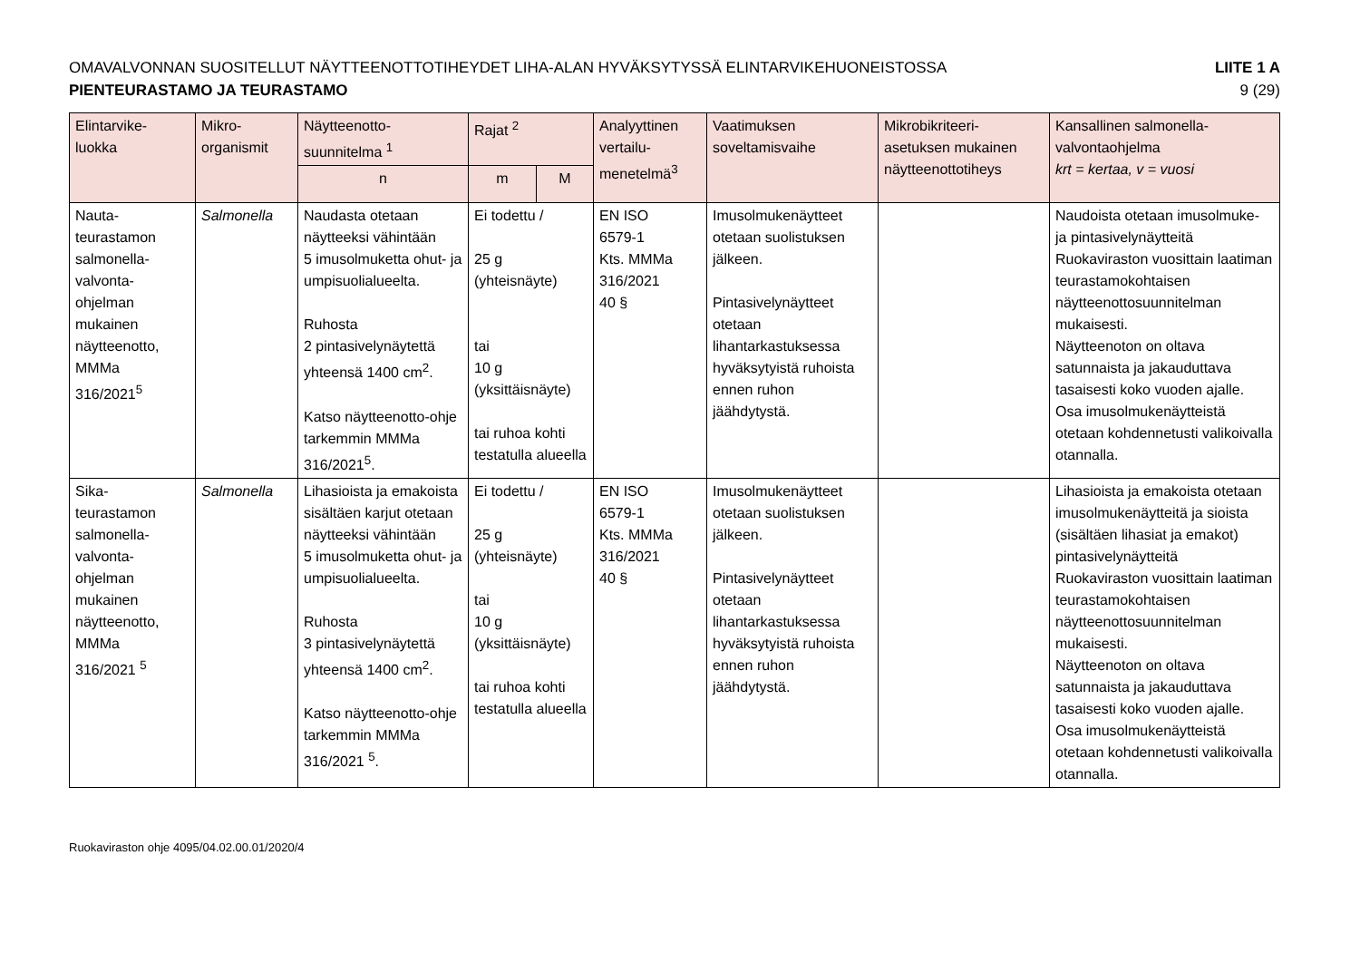OMAVALVONNAN SUOSITELLUT NÄYTTEENOTTOTIHEYDET LIHA-ALAN HYVÄKSYTYSSÄ ELINTARVIKEHUONEISTOSSA
LIITE 1 A
PIENTEURASTAMO JA TEURASTAMO 9 (29)
| Elintarvike- luokka | Mikro- organismit | Näytteenotto- suunnitelma <sup>1</sup> | Rajat <sup>2</sup> | | Analyyttinen vertailu- menetelmä<sup>3</sup> | Vaatimuksen soveltamisvaihe | Mikrobikriteeri- asetuksen mukainen näytteenottotiheys | Kansallinen salmonella- valvontaohjelma krt = kertaa, v = vuosi |
| --- | --- | --- | --- | --- | --- | --- | --- | --- |
| | | n | m | M | | | | |
| Nauta- teurastamon salmonella- valvonta- ohjelman mukainen näytteenotto, MMMa 316/2021<sup>5</sup> | Salmonella | Naudasta otetaan näytteeksi vähintään 5 imusolmuketta ohut- ja umpisuolialueelta. Ruhosta 2 pintasivelynäytettä yhteensä 1400 cm<sup>2</sup>. Katso näytteenotto-ohje tarkemmin MMMa 316/2021<sup>5</sup>. | Ei todettu / 25 g (yhteisnäyte) tai 10 g (yksittäisnäyte) tai ruhoa kohti testatulla alueella | | EN ISO 6579-1 Kts. MMMa 316/2021 40 § | Imusolmukenäytteet otetaan suolistuksen jälkeen. Pintasivelynäytteet otetaan lihantarkastuksessa hyväksytyistä ruhoista ennen ruhon jäähdytystä. | | Naudoista otetaan imusolmuke- ja pintasivelynäytteitä Ruokaviraston vuosittain laatiman teurastamokohtaisen näytteenottosuunnitelman mukaisesti. Näytteenoton on oltava satunnaista ja jakauduttava tasaisesti koko vuoden ajalle. Osa imusolmukenäytteistä otetaan kohdennetusti valikoivalla otannalla. |
| Sika- teurastamon salmonella- valvonta- ohjelman mukainen näytteenotto, MMMa 316/2021 <sup>5</sup> | Salmonella | Lihasioista ja emakoista sisältäen karjut otetaan näytteeksi vähintään 5 imusolmuketta ohut- ja umpisuolialueelta. Ruhosta 3 pintasivelynäytettä yhteensä 1400 cm<sup>2</sup>. Katso näytteenotto-ohje tarkemmin MMMa 316/2021 <sup>5</sup>. | Ei todettu / 25 g (yhteisnäyte) tai 10 g (yksittäisnäyte) tai ruhoa kohti testatulla alueella | | EN ISO 6579-1 Kts. MMMa 316/2021 40 § | Imusolmukenäytteet otetaan suolistuksen jälkeen. Pintasivelynäytteet otetaan lihantarkastuksessa hyväksytyistä ruhoista ennen ruhon jäähdytystä. | | Lihasioista ja emakoista otetaan imusolmukenäytteitä ja sioista (sisältäen lihasiat ja emakot) pintasivelynäytteitä Ruokaviraston vuosittain laatiman teurastamokohtaisen näytteenottosuunnitelman mukaisesti. Näytteenoton on oltava satunnaista ja jakauduttava tasaisesti koko vuoden ajalle. Osa imusolmukenäytteistä otetaan kohdennetusti valikoivalla otannalla. |
Ruokaviraston ohje 4095/04.02.00.01/2020/4